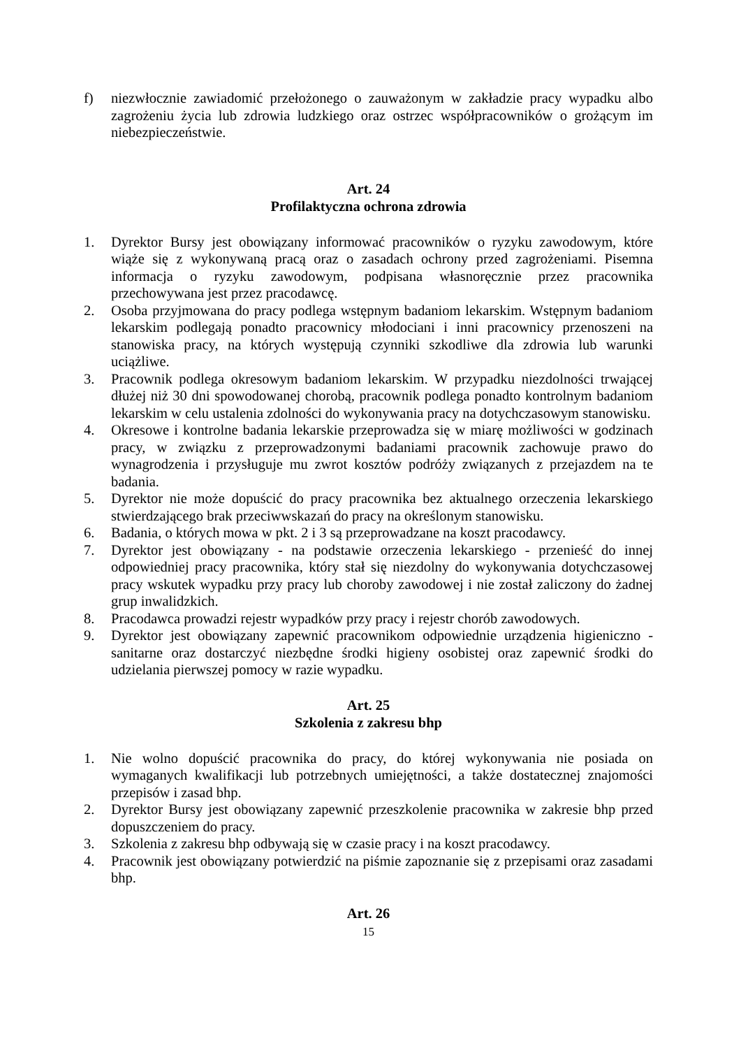f) niezwłocznie zawiadomić przełożonego o zauważonym w zakładzie pracy wypadku albo zagrożeniu życia lub zdrowia ludzkiego oraz ostrzec współpracowników o grożącym im niebezpieczeństwie.
Art. 24
Profilaktyczna ochrona zdrowia
1. Dyrektor Bursy jest obowiązany informować pracowników o ryzyku zawodowym, które wiąże się z wykonywaną pracą oraz o zasadach ochrony przed zagrożeniami. Pisemna informacja o ryzyku zawodowym, podpisana własnoręcznie przez pracownika przechowywana jest przez pracodawcę.
2. Osoba przyjmowana do pracy podlega wstępnym badaniom lekarskim. Wstępnym badaniom lekarskim podlegają ponadto pracownicy młodociani i inni pracownicy przenoszeni na stanowiska pracy, na których występują czynniki szkodliwe dla zdrowia lub warunki uciążliwe.
3. Pracownik podlega okresowym badaniom lekarskim. W przypadku niezdolności trwającej dłużej niż 30 dni spowodowanej chorobą, pracownik podlega ponadto kontrolnym badaniom lekarskim w celu ustalenia zdolności do wykonywania pracy na dotychczasowym stanowisku.
4. Okresowe i kontrolne badania lekarskie przeprowadza się w miarę możliwości w godzinach pracy, w związku z przeprowadzonymi badaniami pracownik zachowuje prawo do wynagrodzenia i przysługuje mu zwrot kosztów podróży związanych z przejazdem na te badania.
5. Dyrektor nie może dopuścić do pracy pracownika bez aktualnego orzeczenia lekarskiego stwierdzającego brak przeciwwskazań do pracy na określonym stanowisku.
6. Badania, o których mowa w pkt. 2 i 3 są przeprowadzane na koszt pracodawcy.
7. Dyrektor jest obowiązany - na podstawie orzeczenia lekarskiego - przenieść do innej odpowiedniej pracy pracownika, który stał się niezdolny do wykonywania dotychczasowej pracy wskutek wypadku przy pracy lub choroby zawodowej i nie został zaliczony do żadnej grup inwalidzkich.
8. Pracodawca prowadzi rejestr wypadków przy pracy i rejestr chorób zawodowych.
9. Dyrektor jest obowiązany zapewnić pracownikom odpowiednie urządzenia higieniczno - sanitarne oraz dostarczyć niezbędne środki higieny osobistej oraz zapewnić środki do udzielania pierwszej pomocy w razie wypadku.
Art. 25
Szkolenia z zakresu bhp
1. Nie wolno dopuścić pracownika do pracy, do której wykonywania nie posiada on wymaganych kwalifikacji lub potrzebnych umiejętności, a także dostatecznej znajomości przepisów i zasad bhp.
2. Dyrektor Bursy jest obowiązany zapewnić przeszkolenie pracownika w zakresie bhp przed dopuszczeniem do pracy.
3. Szkolenia z zakresu bhp odbywają się w czasie pracy i na koszt pracodawcy.
4. Pracownik jest obowiązany potwierdzić na piśmie zapoznanie się z przepisami oraz zasadami bhp.
Art. 26
15